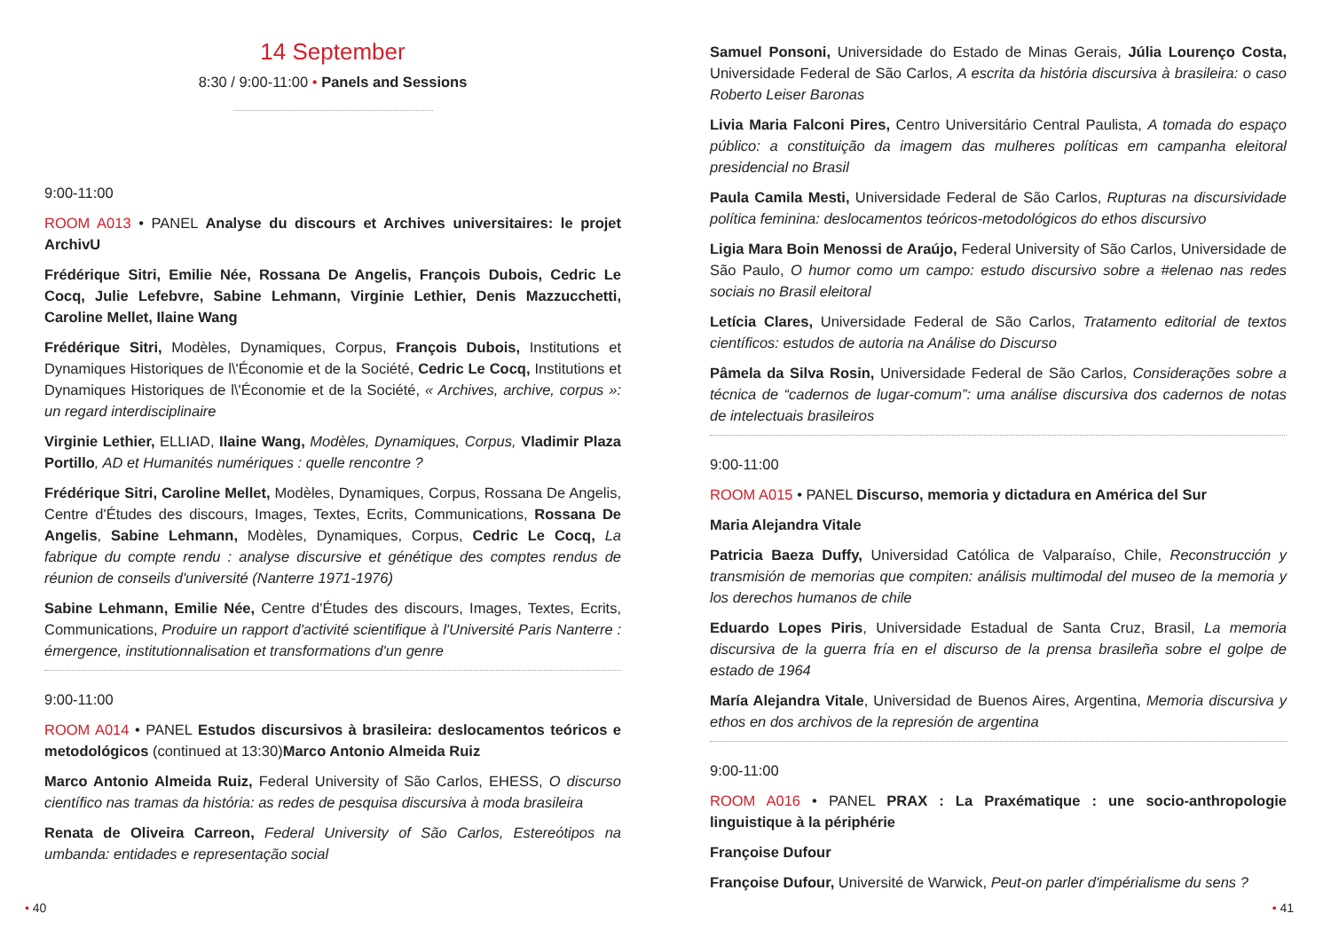14 September
8:30 / 9:00-11:00 • Panels and Sessions
9:00-11:00
ROOM A013 • PANEL Analyse du discours et Archives universitaires: le projet ArchivU
Frédérique Sitri, Emilie Née, Rossana De Angelis, François Dubois, Cedric Le Cocq, Julie Lefebvre, Sabine Lehmann, Virginie Lethier, Denis Mazzucchetti, Caroline Mellet, Ilaine Wang
Frédérique Sitri, Modèles, Dynamiques, Corpus, François Dubois, Institutions et Dynamiques Historiques de l\'Économie et de la Société, Cedric Le Cocq, Institutions et Dynamiques Historiques de l\'Économie et de la Société, « Archives, archive, corpus »: un regard interdisciplinaire
Virginie Lethier, ELLIAD, Ilaine Wang, Modèles, Dynamiques, Corpus, Vladimir Plaza Portillo, AD et Humanités numériques : quelle rencontre ?
Frédérique Sitri, Caroline Mellet, Modèles, Dynamiques, Corpus, Rossana De Angelis, Centre d'Études des discours, Images, Textes, Ecrits, Communications, Rossana De Angelis, Sabine Lehmann, Modèles, Dynamiques, Corpus, Cedric Le Cocq, La fabrique du compte rendu : analyse discursive et génétique des comptes rendus de réunion de conseils d'université (Nanterre 1971-1976)
Sabine Lehmann, Emilie Née, Centre d'Études des discours, Images, Textes, Ecrits, Communications, Produire un rapport d'activité scientifique à l'Université Paris Nanterre : émergence, institutionnalisation et transformations d'un genre
9:00-11:00
ROOM A014 • PANEL Estudos discursivos à brasileira: deslocamentos teóricos e metodológicos (continued at 13:30)Marco Antonio Almeida Ruiz
Marco Antonio Almeida Ruiz, Federal University of São Carlos, EHESS, O discurso científico nas tramas da história: as redes de pesquisa discursiva à moda brasileira
Renata de Oliveira Carreon, Federal University of São Carlos, Estereótipos na umbanda: entidades e representação social
• 40
Samuel Ponsoni, Universidade do Estado de Minas Gerais, Júlia Lourenço Costa, Universidade Federal de São Carlos, A escrita da história discursiva à brasileira: o caso Roberto Leiser Baronas
Livia Maria Falconi Pires, Centro Universitário Central Paulista, A tomada do espaço público: a constituição da imagem das mulheres políticas em campanha eleitoral presidencial no Brasil
Paula Camila Mesti, Universidade Federal de São Carlos, Rupturas na discursividade política feminina: deslocamentos teóricos-metodológicos do ethos discursivo
Ligia Mara Boin Menossi de Araújo, Federal University of São Carlos, Universidade de São Paulo, O humor como um campo: estudo discursivo sobre a #elenao nas redes sociais no Brasil eleitoral
Letícia Clares, Universidade Federal de São Carlos, Tratamento editorial de textos científicos: estudos de autoria na Análise do Discurso
Pâmela da Silva Rosin, Universidade Federal de São Carlos, Considerações sobre a técnica de “cadernos de lugar-comum”: uma análise discursiva dos cadernos de notas de intelectuais brasileiros
9:00-11:00
ROOM A015 • PANEL Discurso, memoria y dictadura en América del Sur
Maria Alejandra Vitale
Patricia Baeza Duffy, Universidad Católica de Valparaíso, Chile, Reconstrucción y transmisión de memorias que compiten: análisis multimodal del museo de la memoria y los derechos humanos de chile
Eduardo Lopes Piris, Universidade Estadual de Santa Cruz, Brasil, La memoria discursiva de la guerra fría en el discurso de la prensa brasileña sobre el golpe de estado de 1964
María Alejandra Vitale, Universidad de Buenos Aires, Argentina, Memoria discursiva y ethos en dos archivos de la represión de argentina
9:00-11:00
ROOM A016 • PANEL PRAX : La Praxématique : une socio-anthropologie linguistique à la périphérie
Françoise Dufour
Françoise Dufour, Université de Warwick, Peut-on parler d'impérialisme du sens ?
• 41